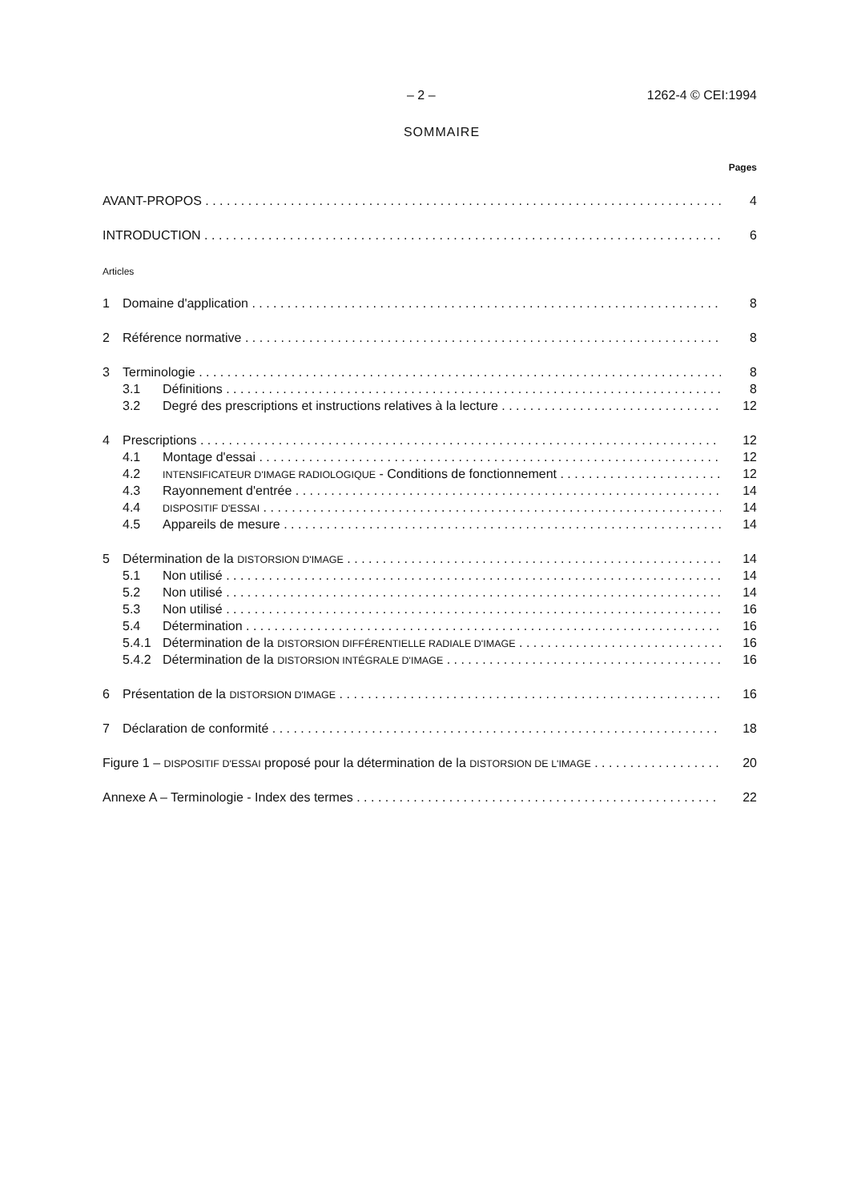– 2 – 1262-4 © CEI:1994
SOMMAIRE
Pages
AVANT-PROPOS 4
INTRODUCTION 6
Articles
1 Domaine d'application 8
2 Référence normative 8
3 Terminologie 8
3.1 Définitions 8
3.2 Degré des prescriptions et instructions relatives à la lecture 12
4 Prescriptions 12
4.1 Montage d'essai 12
4.2 INTENSIFICATEUR D'IMAGE RADIOLOGIQUE - Conditions de fonctionnement 12
4.3 Rayonnement d'entrée 14
4.4 DISPOSITIF D'ESSAI 14
4.5 Appareils de mesure 14
5 Détermination de la DISTORSION D'IMAGE 14
5.1 Non utilisé 14
5.2 Non utilisé 14
5.3 Non utilisé 16
5.4 Détermination 16
5.4.1 Détermination de la DISTORSION DIFFÉRENTIELLE RADIALE D'IMAGE 16
5.4.2 Détermination de la DISTORSION INTÉGRALE D'IMAGE 16
6 Présentation de la DISTORSION D'IMAGE 16
7 Déclaration de conformité 18
Figure 1 – DISPOSITIF D'ESSAI proposé pour la détermination de la DISTORSION DE L'IMAGE 20
Annexe A – Terminologie - Index des termes 22